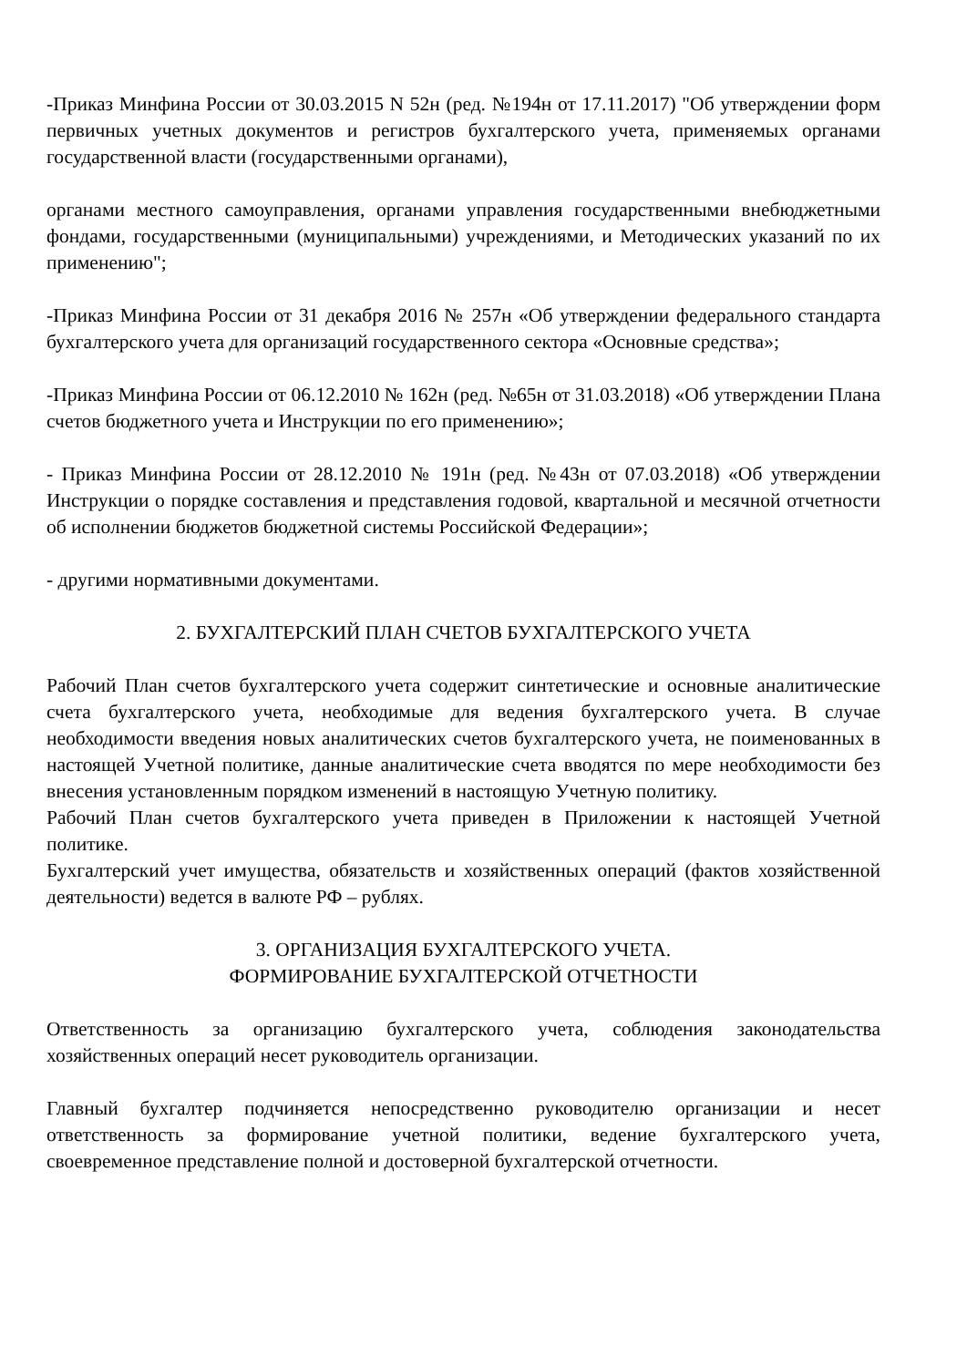-Приказ Минфина России от 30.03.2015 N 52н (ред. №194н от 17.11.2017) "Об утверждении форм первичных учетных документов и регистров бухгалтерского учета, применяемых органами государственной власти (государственными органами),
органами местного самоуправления, органами управления государственными внебюджетными фондами, государственными (муниципальными) учреждениями, и Методических указаний по их применению";
-Приказ Минфина России от 31 декабря 2016 № 257н «Об утверждении федерального стандарта бухгалтерского учета для организаций государственного сектора «Основные средства»;
-Приказ Минфина России от 06.12.2010 № 162н (ред. №65н от 31.03.2018) «Об утверждении Плана счетов бюджетного учета и Инструкции по его применению»;
- Приказ Минфина России от 28.12.2010 № 191н (ред. №43н от 07.03.2018) «Об утверждении Инструкции о порядке составления и представления годовой, квартальной и месячной отчетности об исполнении бюджетов бюджетной системы Российской Федерации»;
- другими нормативными документами.
2. БУХГАЛТЕРСКИЙ ПЛАН СЧЕТОВ БУХГАЛТЕРСКОГО УЧЕТА
Рабочий План счетов бухгалтерского учета содержит синтетические и основные аналитические счета бухгалтерского учета, необходимые для ведения бухгалтерского учета. В случае необходимости введения новых аналитических счетов бухгалтерского учета, не поименованных в настоящей Учетной политике, данные аналитические счета вводятся по мере необходимости без внесения установленным порядком изменений в настоящую Учетную политику.
Рабочий План счетов бухгалтерского учета приведен в Приложении к настоящей Учетной политике.
Бухгалтерский учет имущества, обязательств и хозяйственных операций (фактов хозяйственной деятельности) ведется в валюте РФ – рублях.
3. ОРГАНИЗАЦИЯ БУХГАЛТЕРСКОГО УЧЕТА.
ФОРМИРОВАНИЕ БУХГАЛТЕРСКОЙ ОТЧЕТНОСТИ
Ответственность за организацию бухгалтерского учета, соблюдения законодательства хозяйственных операций несет руководитель организации.
Главный бухгалтер подчиняется непосредственно руководителю организации и несет ответственность за формирование учетной политики, ведение бухгалтерского учета, своевременное представление полной и достоверной бухгалтерской отчетности.